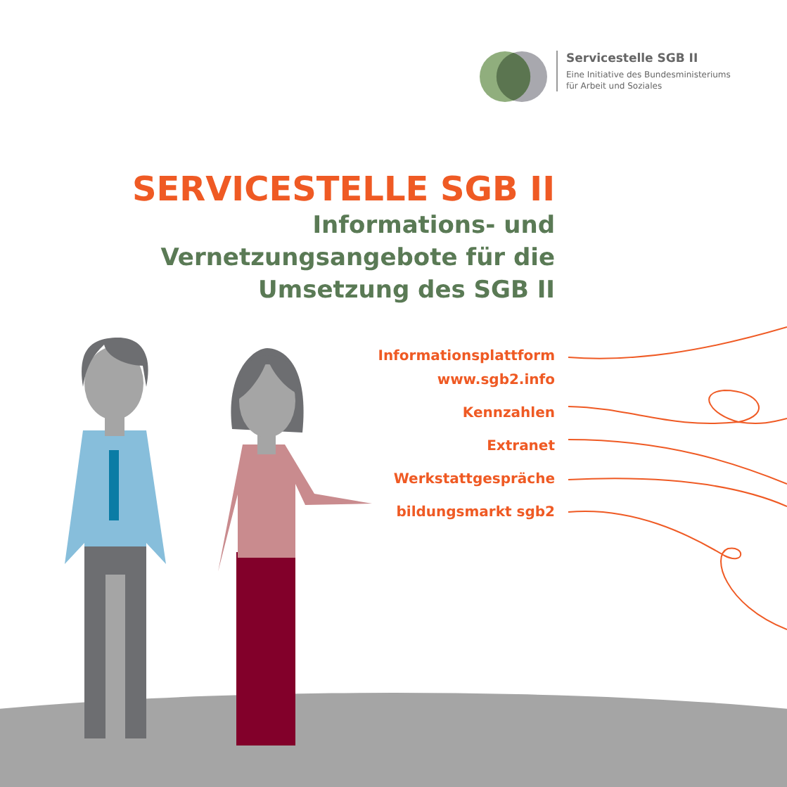Servicestelle SGB II
Eine Initiative des Bundesministeriums
für Arbeit und Soziales
SERVICESTELLE SGB II
Informations- und
Vernetzungsangebote für die
Umsetzung des SGB II
Informationsplattform
www.sgb2.info
Kennzahlen
Extranet
Werkstattgespräche
bildungsmarkt sgb2